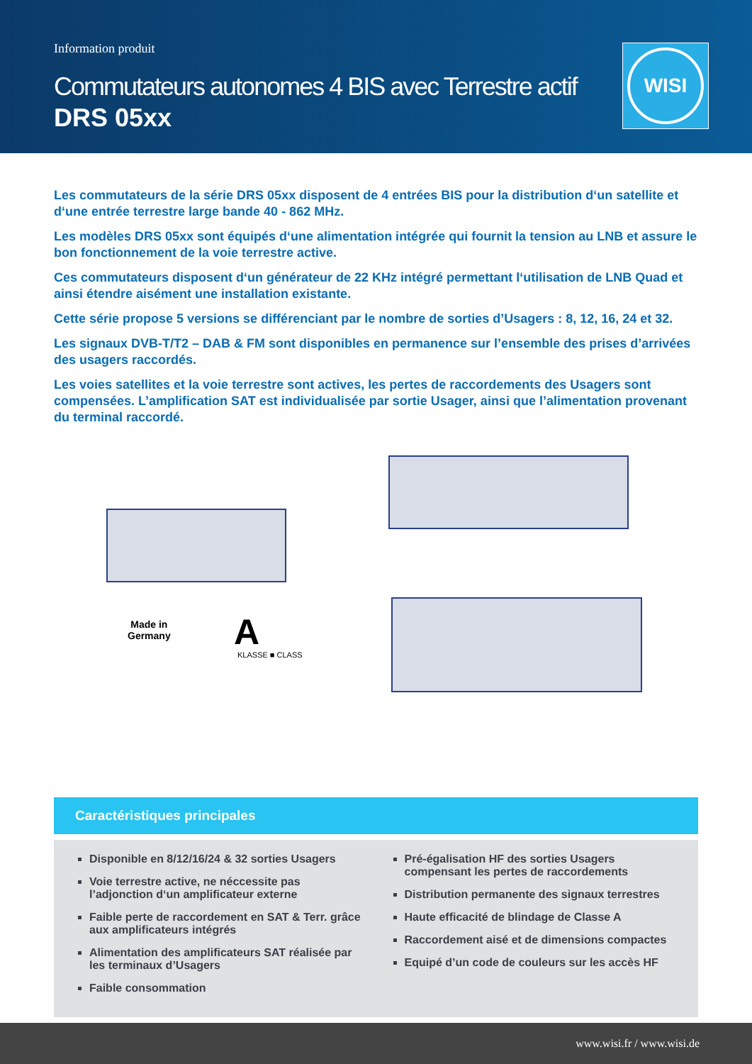Information produit
Commutateurs autonomes 4 BIS avec Terrestre actif
DRS 05xx
WISI
Les commutateurs de la série DRS 05xx disposent de 4 entrées BIS pour la distribution d‘un satellite et d‘une entrée terrestre large bande 40 - 862 MHz.
Les modèles DRS 05xx sont équipés d‘une alimentation intégrée qui fournit la tension au LNB et assure le bon fonctionnement de la voie terrestre active.
Ces commutateurs disposent d‘un générateur de 22 KHz intégré permettant l‘utilisation de LNB Quad et ainsi étendre aisément une installation existante.
Cette série propose 5 versions se différenciant par le nombre de sorties d’Usagers : 8, 12, 16, 24 et 32.
Les signaux DVB-T/T2 – DAB & FM sont disponibles en permanence sur l’ensemble des prises d’arrivées des usagers raccordés.
Les voies satellites et la voie terrestre sont actives, les pertes de raccordements des Usagers sont compensées. L’amplification SAT est individualisée par sortie Usager, ainsi que l’alimentation provenant du terminal raccordé.
Made in
Germany
A
KLASSE ■ CLASS
Caractéristiques principales
Disponible en 8/12/16/24 & 32 sorties Usagers
Voie terrestre active, ne néccessite pas l’adjonction d‘un amplificateur externe
Faible perte de raccordement en SAT & Terr. grâce aux amplificateurs intégrés
Alimentation des amplificateurs SAT réalisée par les terminaux d’Usagers
Faible consommation
Pré-égalisation HF des sorties Usagers compensant les pertes de raccordements
Distribution permanente des signaux terrestres
Haute efficacité de blindage de Classe A
Raccordement aisé et de dimensions compactes
Equipé d’un code de couleurs sur les accès HF
www.wisi.fr / www.wisi.de